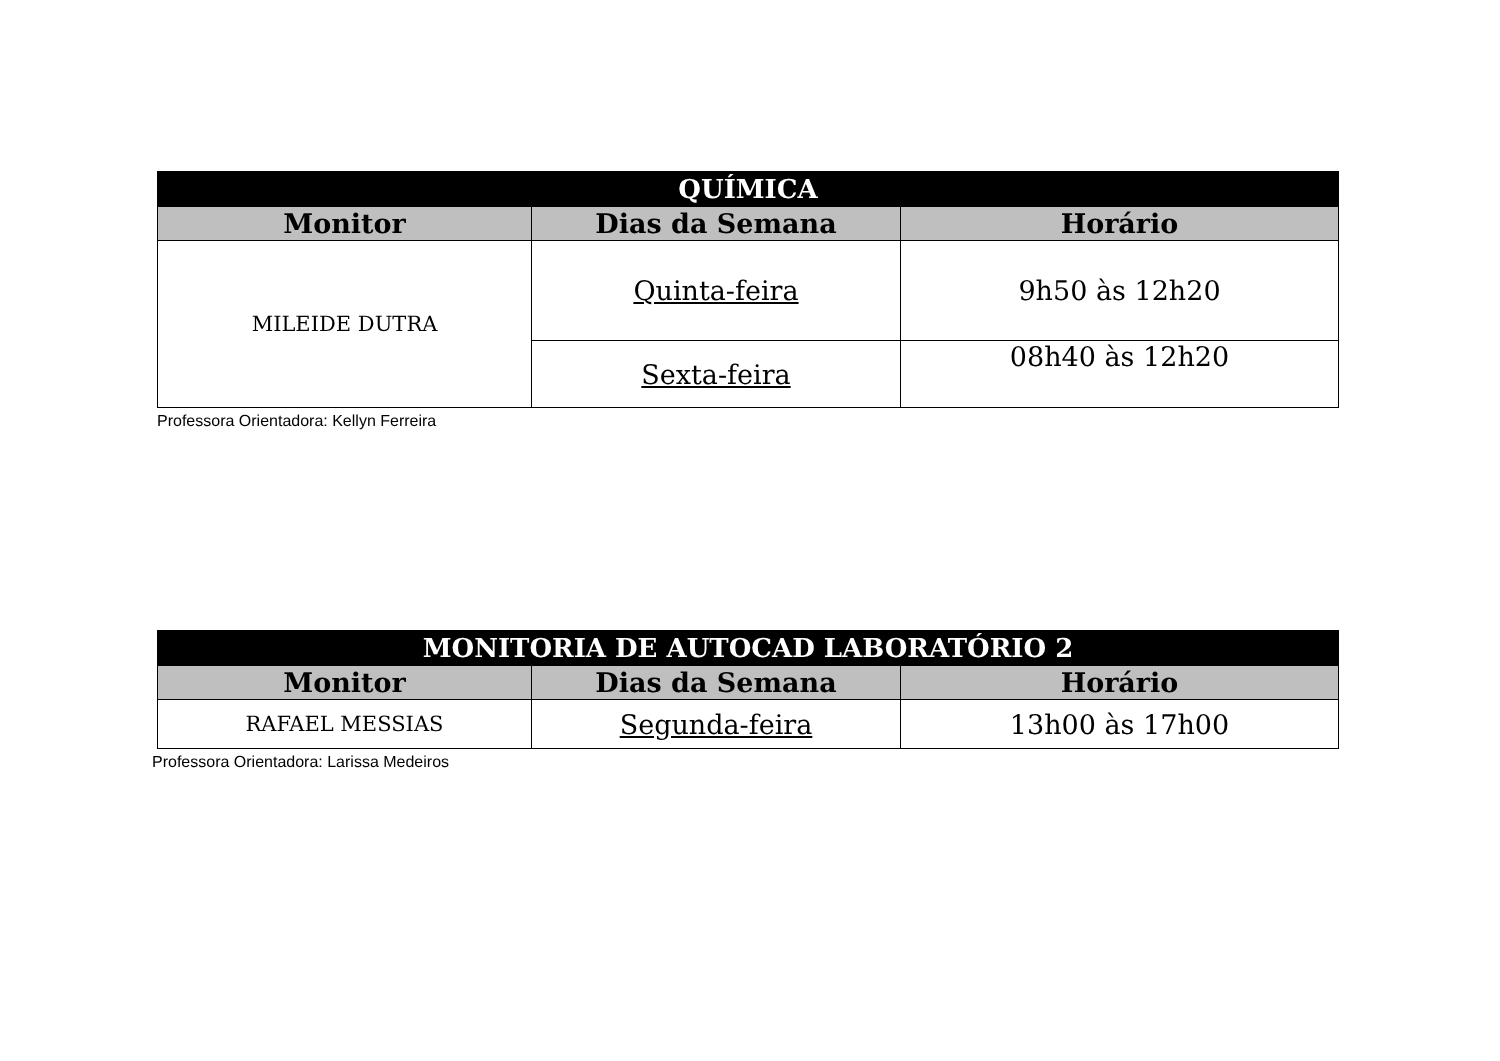| QUÍMICA | | |
| --- | --- | --- |
| Monitor | Dias da Semana | Horário |
| MILEIDE DUTRA | Quinta-feira | 9h50 às 12h20 |
| | Sexta-feira | 08h40 às 12h20 |
Professora Orientadora: Kellyn Ferreira
| MONITORIA DE AUTOCAD LABORATÓRIO 2 | | |
| --- | --- | --- |
| Monitor | Dias da Semana | Horário |
| RAFAEL MESSIAS | Segunda-feira | 13h00 às 17h00 |
Professora Orientadora: Larissa Medeiros